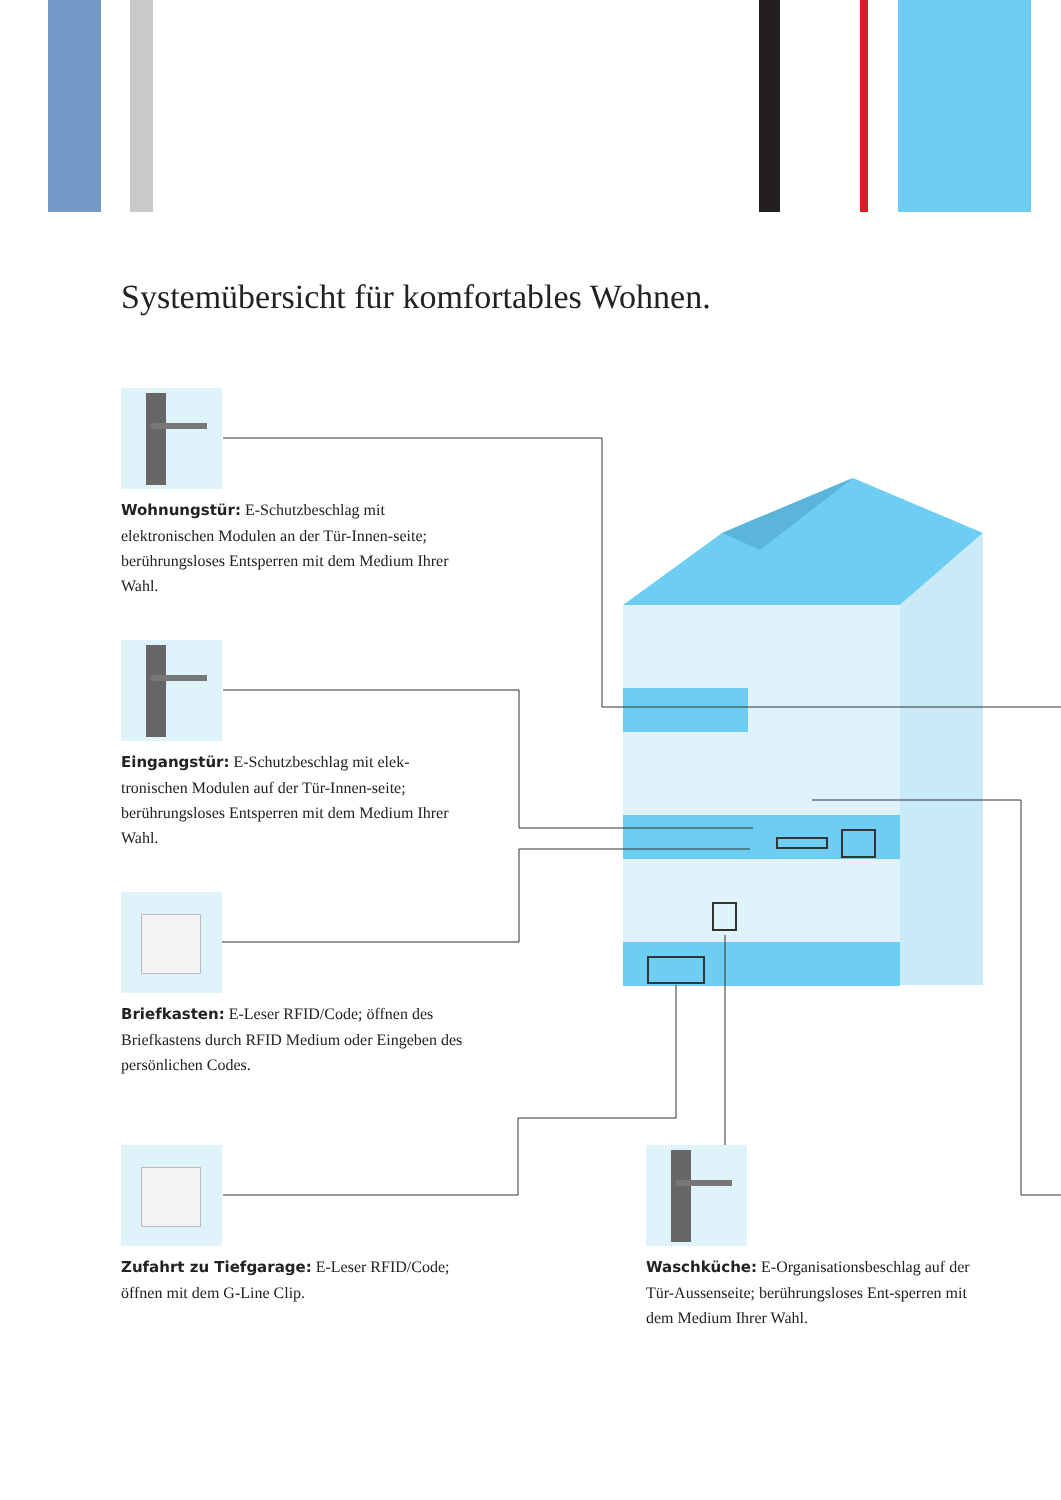Systemübersicht für komfortables Wohnen.
Wohnungstür: E-Schutzbeschlag mit elektronischen Modulen an der Tür-Innen-seite; berührungsloses Entsperren mit dem Medium Ihrer Wahl.
Eingangstür: E-Schutzbeschlag mit elek-tronischen Modulen auf der Tür-Innen-seite; berührungsloses Entsperren mit dem Medium Ihrer Wahl.
Briefkasten: E-Leser RFID/Code; öffnen des Briefkastens durch RFID Medium oder Eingeben des persönlichen Codes.
Zufahrt zu Tiefgarage: E-Leser RFID/Code; öffnen mit dem G-Line Clip.
Waschküche: E-Organisationsbeschlag auf der Tür-Aussenseite; berührungsloses Ent-sperren mit dem Medium Ihrer Wahl.